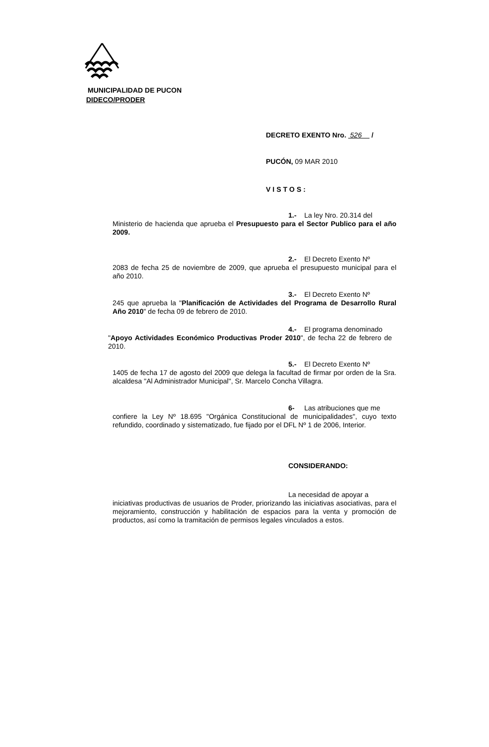MUNICIPALIDAD DE PUCON
DIDECO/PRODER
DECRETO EXENTO Nro. 526 /
PUCÓN, 09 MAR 2010
VISTOS:
1.- La ley Nro. 20.314 del
Ministerio de hacienda que aprueba el Presupuesto para el Sector Publico para el año 2009.
2.- El Decreto Exento Nº
2083 de fecha 25 de noviembre de 2009, que aprueba el presupuesto municipal para el año 2010.
3.- El Decreto Exento Nº
245 que aprueba la "Planificación de Actividades del Programa de Desarrollo Rural Año 2010" de fecha 09 de febrero de 2010.
4.- El programa denominado
"Apoyo Actividades Económico Productivas Proder 2010", de fecha 22 de febrero de 2010.
5.- El Decreto Exento Nº
1405 de fecha 17 de agosto del 2009 que delega la facultad de firmar por orden de la Sra. alcaldesa "Al Administrador Municipal", Sr. Marcelo Concha Villagra.
6- Las atribuciones que me
confiere la Ley Nº 18.695 "Orgánica Constitucional de municipalidades", cuyo texto refundido, coordinado y sistematizado, fue fijado por el DFL Nº 1 de 2006, Interior.
CONSIDERANDO:
La necesidad de apoyar a
iniciativas productivas de usuarios de Proder, priorizando las iniciativas asociativas, para el mejoramiento, construcción y habilitación de espacios para la venta y promoción de productos, así como la tramitación de permisos legales vinculados a estos.